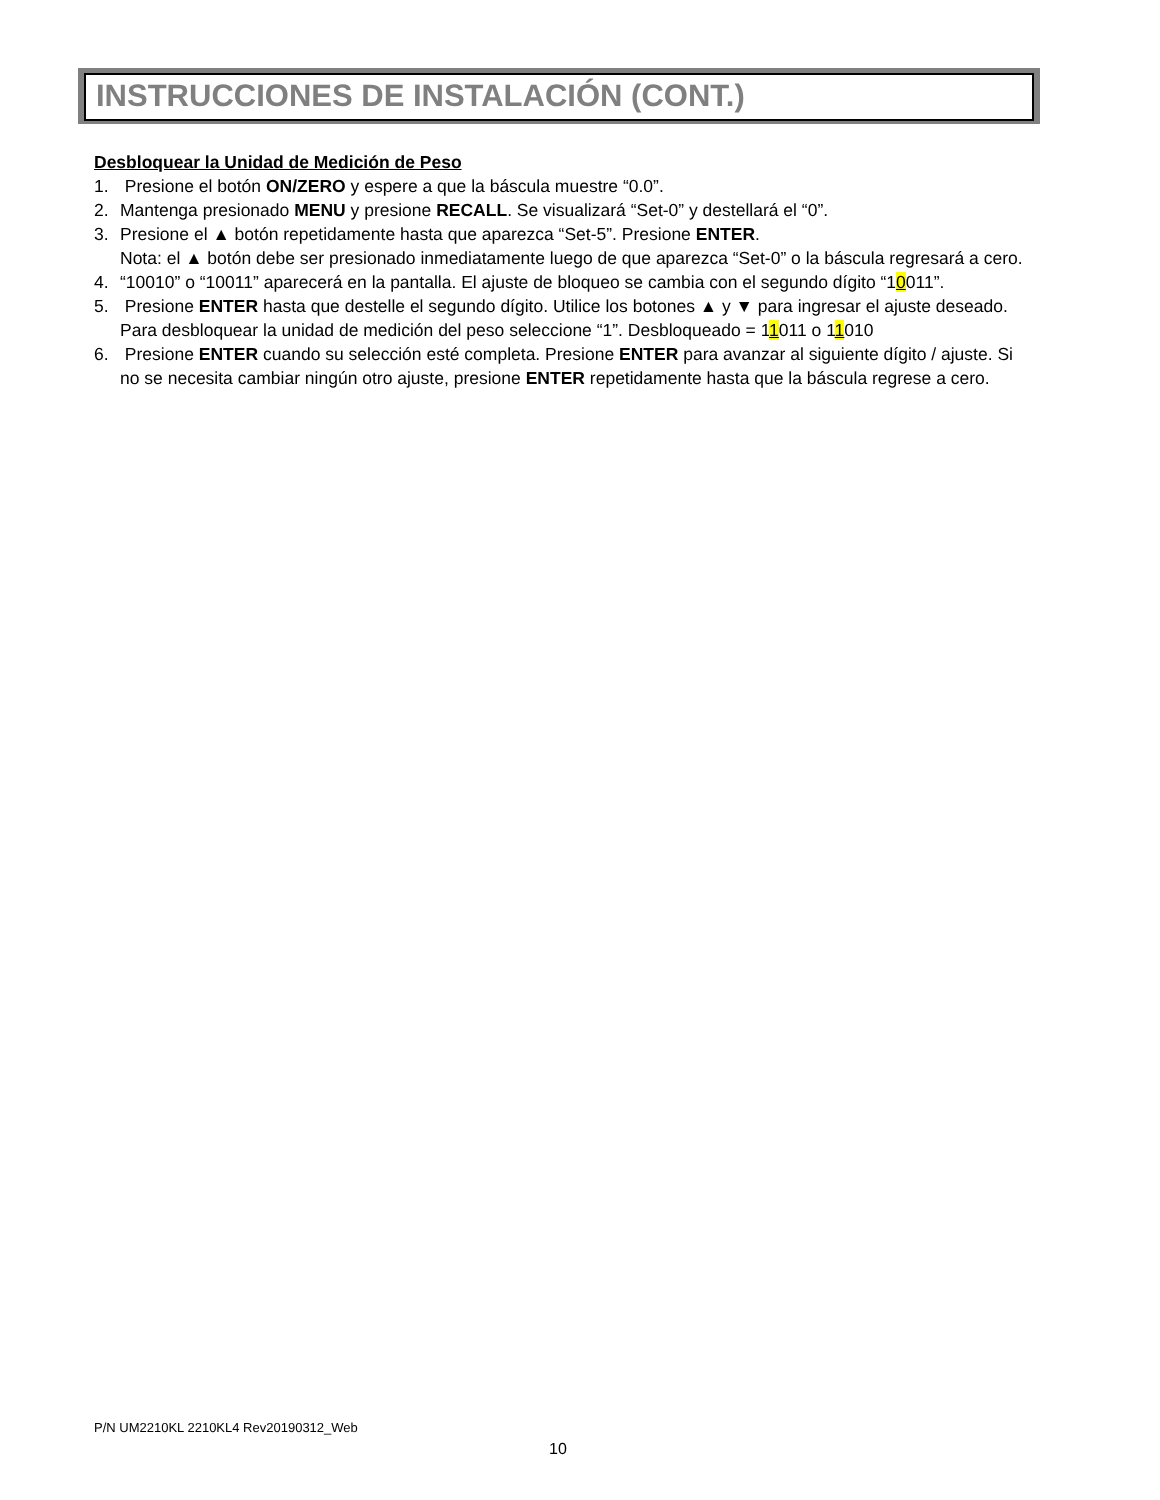INSTRUCCIONES DE INSTALACIÓN (CONT.)
Desbloquear la Unidad de Medición de Peso
1. Presione el botón ON/ZERO y espere a que la báscula muestre “0.0”.
2. Mantenga presionado MENU y presione RECALL. Se visualizará “Set-0” y destellará el “0”.
3. Presione el ▲ botón repetidamente hasta que aparezca “Set-5”. Presione ENTER.
Nota: el ▲ botón debe ser presionado inmediatamente luego de que aparezca “Set-0” o la báscula regresará a cero.
4. “10010” o “10011” aparecerá en la pantalla. El ajuste de bloqueo se cambia con el segundo dígito “10011”.
5. Presione ENTER hasta que destelle el segundo dígito. Utilice los botones ▲ y ▼ para ingresar el ajuste deseado.
Para desbloquear la unidad de medición del peso seleccione “1”. Desbloqueado = 11011 o 11010
6. Presione ENTER cuando su selección esté completa. Presione ENTER para avanzar al siguiente dígito / ajuste. Si no se necesita cambiar ningún otro ajuste, presione ENTER repetidamente hasta que la báscula regrese a cero.
P/N UM2210KL 2210KL4 Rev20190312_Web
10